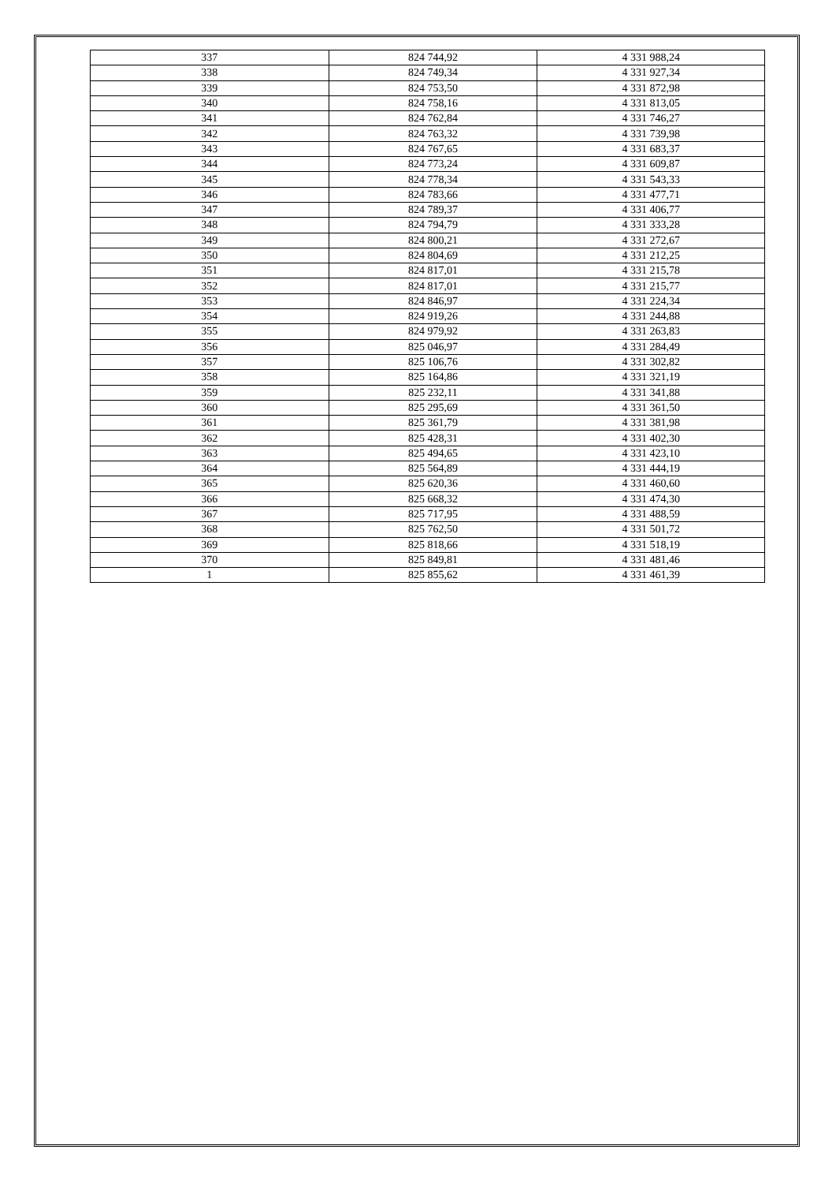| 337 | 824 744,92 | 4 331 988,24 |
| 338 | 824 749,34 | 4 331 927,34 |
| 339 | 824 753,50 | 4 331 872,98 |
| 340 | 824 758,16 | 4 331 813,05 |
| 341 | 824 762,84 | 4 331 746,27 |
| 342 | 824 763,32 | 4 331 739,98 |
| 343 | 824 767,65 | 4 331 683,37 |
| 344 | 824 773,24 | 4 331 609,87 |
| 345 | 824 778,34 | 4 331 543,33 |
| 346 | 824 783,66 | 4 331 477,71 |
| 347 | 824 789,37 | 4 331 406,77 |
| 348 | 824 794,79 | 4 331 333,28 |
| 349 | 824 800,21 | 4 331 272,67 |
| 350 | 824 804,69 | 4 331 212,25 |
| 351 | 824 817,01 | 4 331 215,78 |
| 352 | 824 817,01 | 4 331 215,77 |
| 353 | 824 846,97 | 4 331 224,34 |
| 354 | 824 919,26 | 4 331 244,88 |
| 355 | 824 979,92 | 4 331 263,83 |
| 356 | 825 046,97 | 4 331 284,49 |
| 357 | 825 106,76 | 4 331 302,82 |
| 358 | 825 164,86 | 4 331 321,19 |
| 359 | 825 232,11 | 4 331 341,88 |
| 360 | 825 295,69 | 4 331 361,50 |
| 361 | 825 361,79 | 4 331 381,98 |
| 362 | 825 428,31 | 4 331 402,30 |
| 363 | 825 494,65 | 4 331 423,10 |
| 364 | 825 564,89 | 4 331 444,19 |
| 365 | 825 620,36 | 4 331 460,60 |
| 366 | 825 668,32 | 4 331 474,30 |
| 367 | 825 717,95 | 4 331 488,59 |
| 368 | 825 762,50 | 4 331 501,72 |
| 369 | 825 818,66 | 4 331 518,19 |
| 370 | 825 849,81 | 4 331 481,46 |
| 1 | 825 855,62 | 4 331 461,39 |